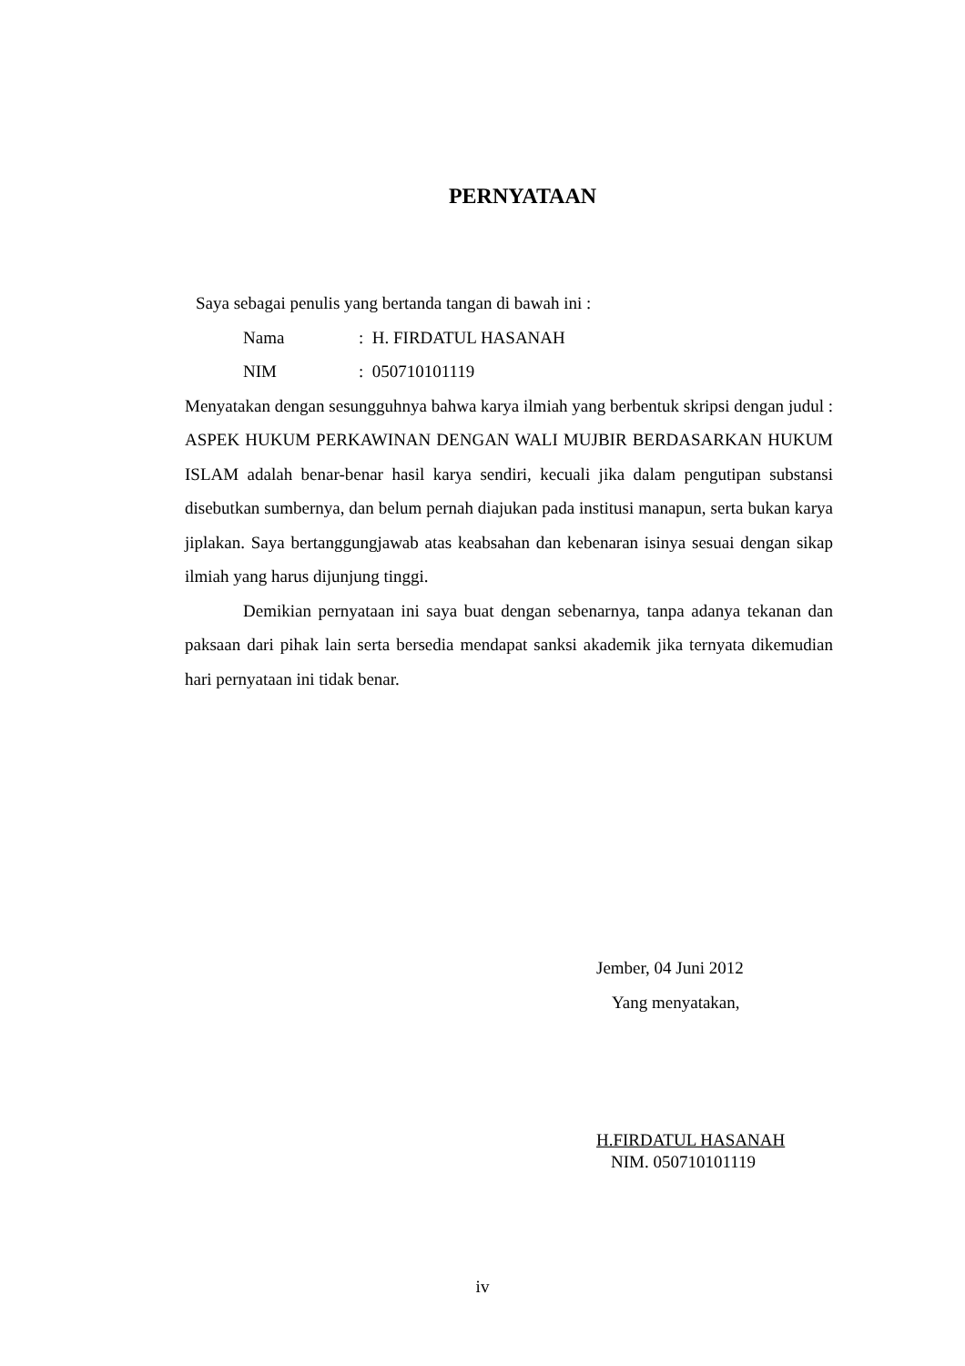PERNYATAAN
Saya sebagai penulis yang bertanda tangan di bawah ini :
Nama: H. FIRDATUL HASANAH
NIM: 050710101119
Menyatakan dengan sesungguhnya bahwa karya ilmiah yang berbentuk skripsi dengan judul : ASPEK HUKUM PERKAWINAN DENGAN WALI MUJBIR BERDASARKAN HUKUM ISLAM adalah benar-benar hasil karya sendiri, kecuali jika dalam pengutipan substansi disebutkan sumbernya, dan belum pernah diajukan pada institusi manapun, serta bukan karya jiplakan. Saya bertanggungjawab atas keabsahan dan kebenaran isinya sesuai dengan sikap ilmiah yang harus dijunjung tinggi.
Demikian pernyataan ini saya buat dengan sebenarnya, tanpa adanya tekanan dan paksaan dari pihak lain serta bersedia mendapat sanksi akademik jika ternyata dikemudian hari pernyataan ini tidak benar.
Jember, 04 Juni 2012
Yang menyatakan,
H.FIRDATUL HASANAH
NIM. 050710101119
iv